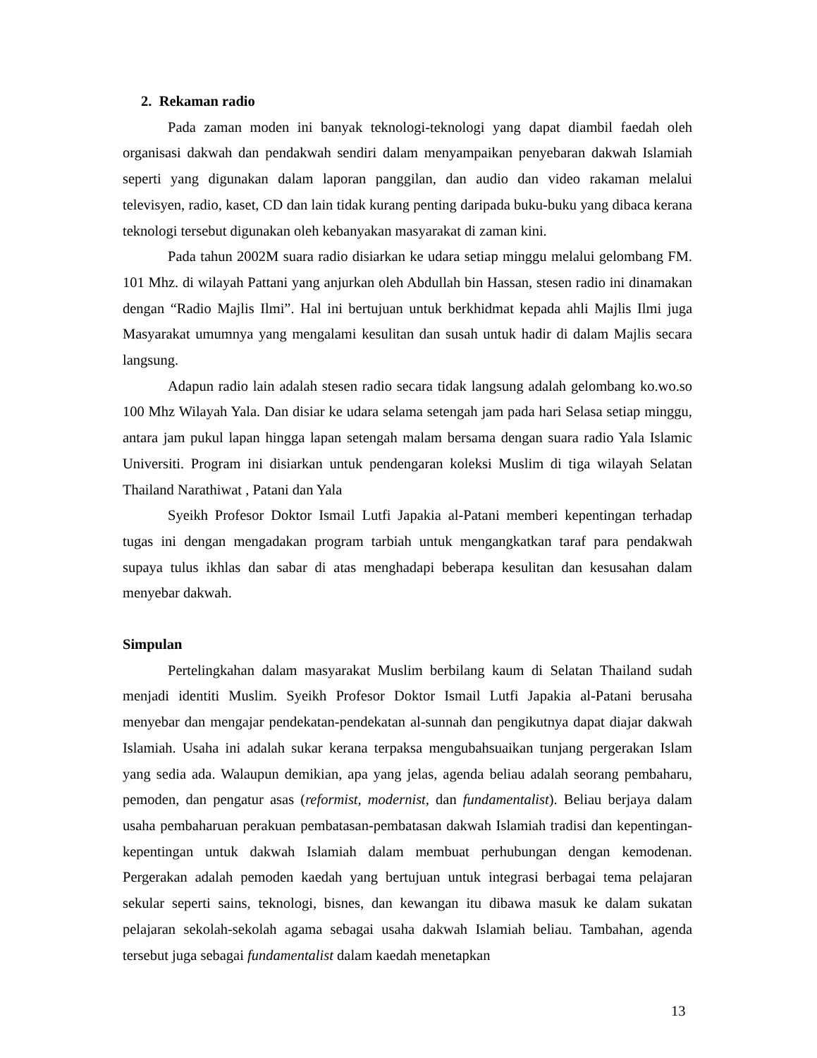2. Rekaman radio
Pada zaman moden ini banyak teknologi-teknologi yang dapat diambil faedah oleh organisasi dakwah dan pendakwah sendiri dalam menyampaikan penyebaran dakwah Islamiah seperti yang digunakan dalam laporan panggilan, dan audio dan video rakaman melalui televisyen, radio, kaset, CD dan lain tidak kurang penting daripada buku-buku yang dibaca kerana teknologi tersebut digunakan oleh kebanyakan masyarakat di zaman kini.
Pada tahun 2002M suara radio disiarkan ke udara setiap minggu melalui gelombang FM. 101 Mhz. di wilayah Pattani yang anjurkan oleh Abdullah bin Hassan, stesen radio ini dinamakan dengan “Radio Majlis Ilmi”. Hal ini bertujuan untuk berkhidmat kepada ahli Majlis Ilmi juga Masyarakat umumnya yang mengalami kesulitan dan susah untuk hadir di dalam Majlis secara langsung.
Adapun radio lain adalah stesen radio secara tidak langsung adalah gelombang ko.wo.so 100 Mhz Wilayah Yala. Dan disiar ke udara selama setengah jam pada hari Selasa setiap minggu, antara jam pukul lapan hingga lapan setengah malam bersama dengan suara radio Yala Islamic Universiti. Program ini disiarkan untuk pendengaran koleksi Muslim di tiga wilayah Selatan Thailand Narathiwat , Patani dan Yala
Syeikh Profesor Doktor Ismail Lutfi Japakia al-Patani memberi kepentingan terhadap tugas ini dengan mengadakan program tarbiah untuk mengangkatkan taraf para pendakwah supaya tulus ikhlas dan sabar di atas menghadapi beberapa kesulitan dan kesusahan dalam menyebar dakwah.
Simpulan
Pertelingkahan dalam masyarakat Muslim berbilang kaum di Selatan Thailand sudah menjadi identiti Muslim. Syeikh Profesor Doktor Ismail Lutfi Japakia al-Patani berusaha menyebar dan mengajar pendekatan-pendekatan al-sunnah dan pengikutnya dapat diajar dakwah Islamiah. Usaha ini adalah sukar kerana terpaksa mengubahsuaikan tunjang pergerakan Islam yang sedia ada. Walaupun demikian, apa yang jelas, agenda beliau adalah seorang pembaharu, pemoden, dan pengatur asas (reformist, modernist, dan fundamentalist). Beliau berjaya dalam usaha pembaharuan perakuan pembatasan-pembatasan dakwah Islamiah tradisi dan kepentingan-kepentingan untuk dakwah Islamiah dalam membuat perhubungan dengan kemodenan. Pergerakan adalah pemoden kaedah yang bertujuan untuk integrasi berbagai tema pelajaran sekular seperti sains, teknologi, bisnes, dan kewangan itu dibawa masuk ke dalam sukatan pelajaran sekolah-sekolah agama sebagai usaha dakwah Islamiah beliau. Tambahan, agenda tersebut juga sebagai fundamentalist dalam kaedah menetapkan
13